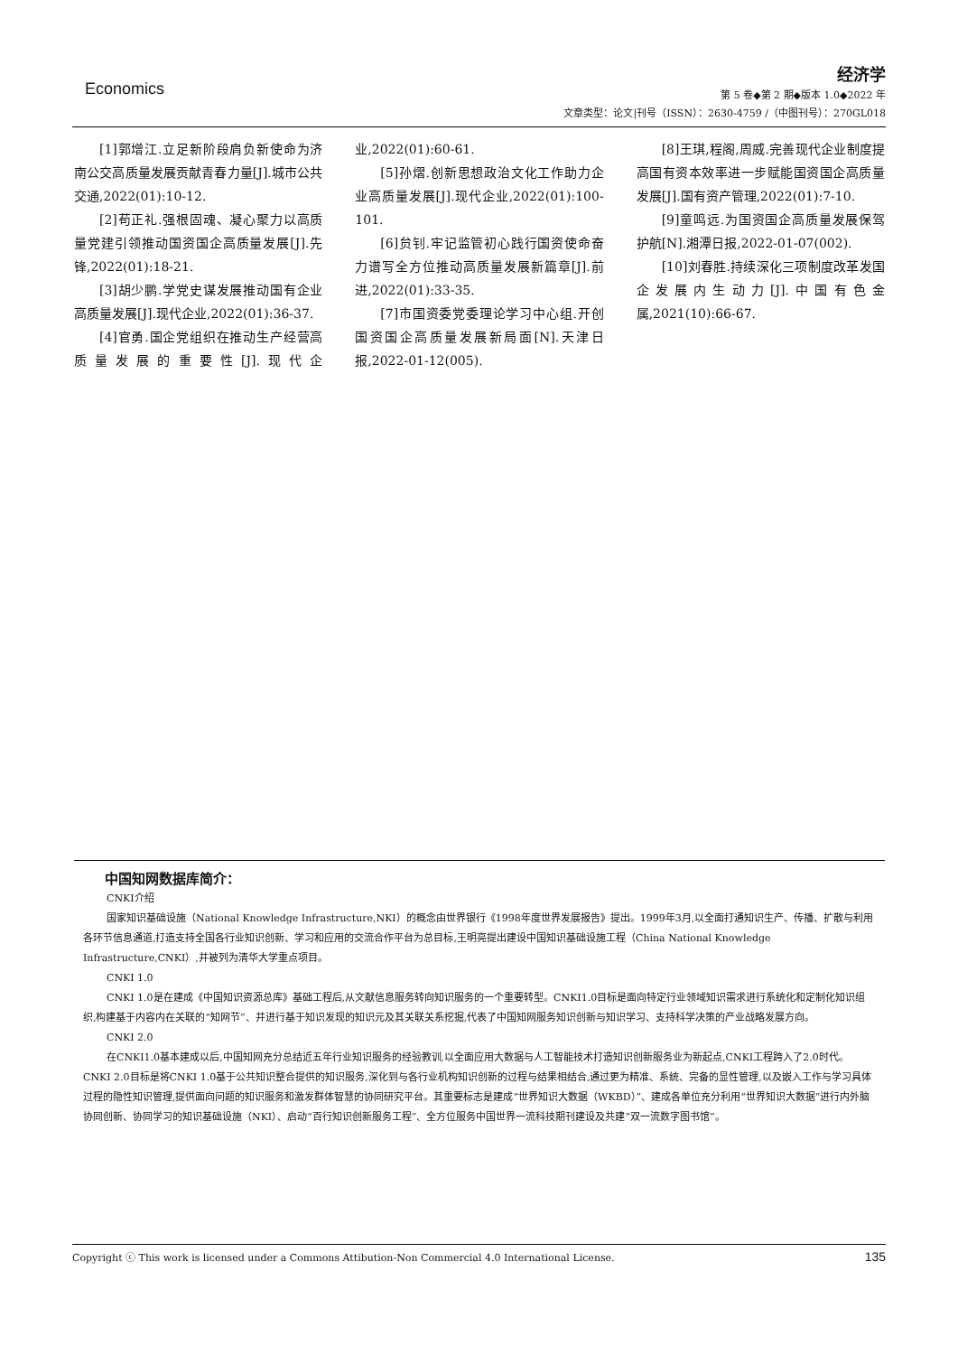Economics
经济学
第 5 卷◆第 2 期◆版本 1.0◆2022 年
文章类型：论文|刊号（ISSN）：2630-4759 /（中图刊号）：270GL018
[1]郭增江.立足新阶段肩负新使命为济南公交高质量发展贡献青春力量[J].城市公共交通,2022(01):10-12.
[2]苟正礼.强根固魂、凝心聚力以高质量党建引领推动国资国企高质量发展[J].先锋,2022(01):18-21.
[3]胡少鹏.学党史谋发展推动国有企业高质量发展[J].现代企业,2022(01):36-37.
[4]官勇.国企党组织在推动生产经营高质量发展的重要性[J].现代企业,2022(01):60-61.
[5]孙熠.创新思想政治文化工作助力企业高质量发展[J].现代企业,2022(01):100-101.
[6]贠钊.牢记监管初心践行国资使命奋力谱写全方位推动高质量发展新篇章[J].前进,2022(01):33-35.
[7]市国资委党委理论学习中心组.开创国资国企高质量发展新局面[N].天津日报,2022-01-12(005).
[8]王琪,程阁,周威.完善现代企业制度提高国有资本效率进一步赋能国资国企高质量发展[J].国有资产管理,2022(01):7-10.
[9]童鸣远.为国资国企高质量发展保驾护航[N].湘潭日报,2022-01-07(002).
[10]刘春胜.持续深化三项制度改革发国企发展内生动力[J].中国有色金属,2021(10):66-67.
中国知网数据库简介：
CNKI介绍
国家知识基础设施（National Knowledge Infrastructure,NKI）的概念由世界银行《1998年度世界发展报告》提出。1999年3月,以全面打通知识生产、传播、扩散与利用各环节信息通道,打造支持全国各行业知识创新、学习和应用的交流合作平台为总目标,王明亮提出建设中国知识基础设施工程（China National Knowledge Infrastructure,CNKI）,并被列为清华大学重点项目。
CNKI 1.0
CNKI 1.0是在建成《中国知识资源总库》基础工程后,从文献信息服务转向知识服务的一个重要转型。CNKI1.0目标是面向特定行业领域知识需求进行系统化和定制化知识组织,构建基于内容内在关联的“知网节”、并进行基于知识发现的知识元及其关联关系挖掘,代表了中国知网服务知识创新与知识学习、支持科学决策的产业战略发展方向。
CNKI 2.0
在CNKI1.0基本建成以后,中国知网充分总结近五年行业知识服务的经验教训,以全面应用大数据与人工智能技术打造知识创新服务业为新起点,CNKI工程跨入了2.0时代。CNKI 2.0目标是将CNKI 1.0基于公共知识整合提供的知识服务,深化到与各行业机构知识创新的过程与结果相结合,通过更为精准、系统、完备的显性管理,以及嵌入工作与学习具体过程的隐性知识管理,提供面向问题的知识服务和激发群体智慧的协同研究平台。其重要标志是建成“世界知识大数据（WKBD）”、建成各单位充分利用“世界知识大数据”进行内外脑协同创新、协同学习的知识基础设施（NKI）、启动“百行知识创新服务工程”、全方位服务中国世界一流科技期刊建设及共建“双一流数字图书馆”。
135 Copyright ⓒ This work is licensed under a Commons Attibution-Non Commercial 4.0 International License.